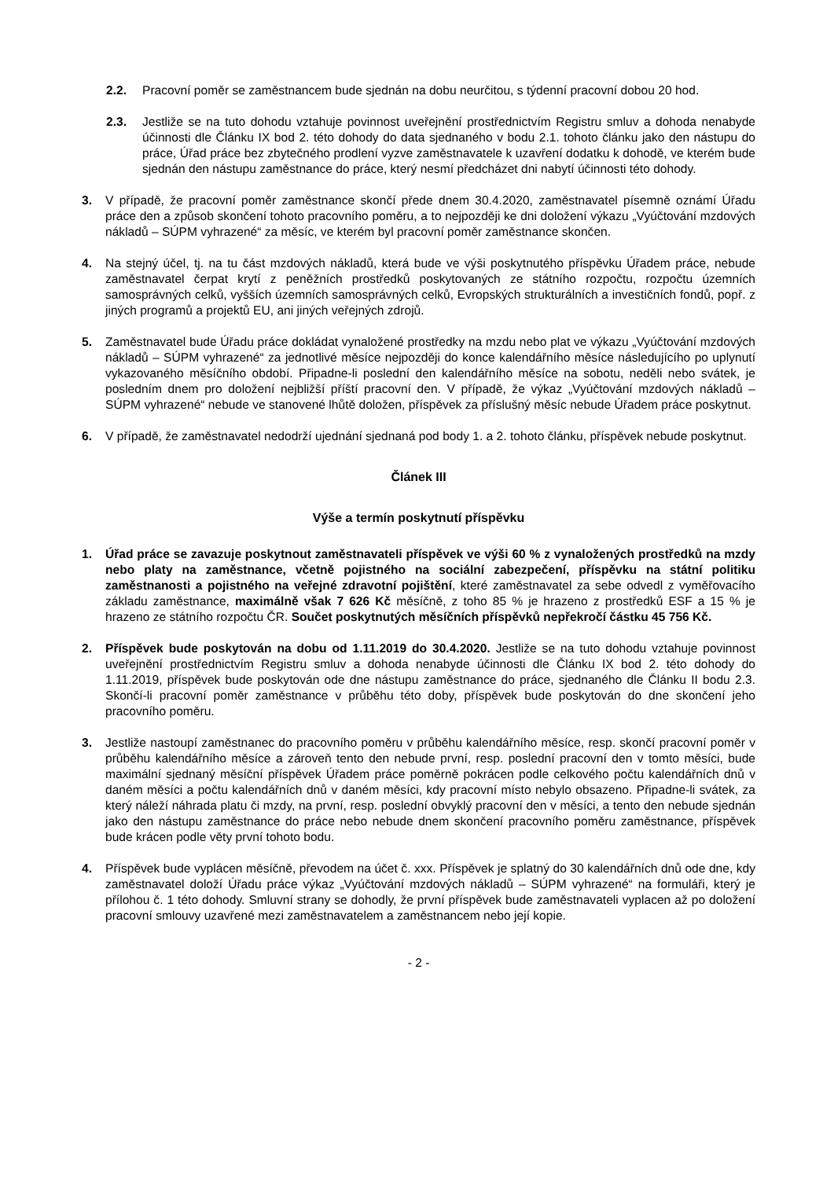2.2. Pracovní poměr se zaměstnancem bude sjednán na dobu neurčitou, s týdenní pracovní dobou 20 hod.
2.3. Jestliže se na tuto dohodu vztahuje povinnost uveřejnění prostřednictvím Registru smluv a dohoda nenabyde účinnosti dle Článku IX bod 2. této dohody do data sjednaného v bodu 2.1. tohoto článku jako den nástupu do práce, Úřad práce bez zbytečného prodlení vyzve zaměstnavatele k uzavření dodatku k dohodě, ve kterém bude sjednán den nástupu zaměstnance do práce, který nesmí předcházet dni nabytí účinnosti této dohody.
3. V případě, že pracovní poměr zaměstnance skončí přede dnem 30.4.2020, zaměstnavatel písemně oznámí Úřadu práce den a způsob skončení tohoto pracovního poměru, a to nejpozději ke dni doložení výkazu „Vyúčtování mzdových nákladů – SÚPM vyhrazené“ za měsíc, ve kterém byl pracovní poměr zaměstnance skončen.
4. Na stejný účel, tj. na tu část mzdových nákladů, která bude ve výši poskytnutého příspěvku Úřadem práce, nebude zaměstnavatel čerpat krytí z peněžních prostředků poskytovaných ze státního rozpočtu, rozpočtu územních samosprávných celků, vyšších územních samosprávných celků, Evropských strukturálních a investičních fondů, popř. z jiných programů a projektů EU, ani jiných veřejných zdrojů.
5. Zaměstnavatel bude Úřadu práce dokládat vynaložené prostředky na mzdu nebo plat ve výkazu „Vyúčtování mzdových nákladů – SÚPM vyhrazené“ za jednotlivé měsíce nejpozději do konce kalendářního měsíce následujícího po uplynutí vykazovaného měsíčního období. Připadne-li poslední den kalendářního měsíce na sobotu, neděli nebo svátek, je posledním dnem pro doložení nejbližší příští pracovní den. V případě, že výkaz „Vyúčtování mzdových nákladů – SÚPM vyhrazené“ nebude ve stanovené lhůtě doložen, příspěvek za příslušný měsíc nebude Úřadem práce poskytnut.
6. V případě, že zaměstnavatel nedodrží ujednání sjednaná pod body 1. a 2. tohoto článku, příspěvek nebude poskytnut.
Článek III
Výše a termín poskytnutí příspěvku
1. Úřad práce se zavazuje poskytnout zaměstnavateli příspěvek ve výši 60 % z vynaložených prostředků na mzdy nebo platy na zaměstnance, včetně pojistného na sociální zabezpečení, příspěvku na státní politiku zaměstnanosti a pojistného na veřejné zdravotní pojištění, které zaměstnavatel za sebe odvedl z vyměřovacího základu zaměstnance, maximálně však 7 626 Kč měsíčně, z toho 85 % je hrazeno z prostředků ESF a 15 % je hrazeno ze státního rozpočtu ČR. Součet poskytnutých měsíčních příspěvků nepřekročí částku 45 756 Kč.
2. Příspěvek bude poskytován na dobu od 1.11.2019 do 30.4.2020. Jestliže se na tuto dohodu vztahuje povinnost uveřejnění prostřednictvím Registru smluv a dohoda nenabyde účinnosti dle Článku IX bod 2. této dohody do 1.11.2019, příspěvek bude poskytován ode dne nástupu zaměstnance do práce, sjednaného dle Článku II bodu 2.3. Skončí-li pracovní poměr zaměstnance v průběhu této doby, příspěvek bude poskytován do dne skončení jeho pracovního poměru.
3. Jestliže nastoupí zaměstnanec do pracovního poměru v průběhu kalendářního měsíce, resp. skončí pracovní poměr v průběhu kalendářního měsíce a zároveň tento den nebude první, resp. poslední pracovní den v tomto měsíci, bude maximální sjednaný měsíční příspěvek Úřadem práce poměrně pokrácen podle celkového počtu kalendářních dnů v daném měsíci a počtu kalendářních dnů v daném měsíci, kdy pracovní místo nebylo obsazeno. Připadne-li svátek, za který náleží náhrada platu či mzdy, na první, resp. poslední obvyklý pracovní den v měsíci, a tento den nebude sjednán jako den nástupu zaměstnance do práce nebo nebude dnem skončení pracovního poměru zaměstnance, příspěvek bude krácen podle věty první tohoto bodu.
4. Příspěvek bude vyplácen měsíčně, převodem na účet č. xxx. Příspěvek je splatný do 30 kalendářních dnů ode dne, kdy zaměstnavatel doloží Úřadu práce výkaz „Vyúčtování mzdových nákladů – SÚPM vyhrazené“ na formuláři, který je přílohou č. 1 této dohody. Smluvní strany se dohodly, že první příspěvek bude zaměstnavateli vyplacen až po doložení pracovní smlouvy uzavřené mezi zaměstnavatelem a zaměstnancem nebo její kopie.
- 2 -